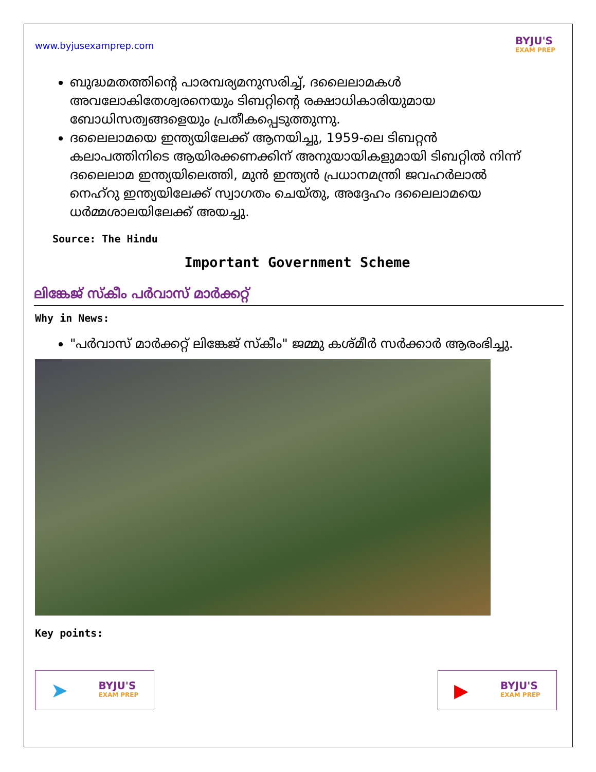www.byjusexamprep.com
BYJU'S
EXAM PREP
ബുദ്ധമതത്തിന്റെ പാരമ്പര്യമനുസരിച്ച്, ദലൈലാമകൾ അവലോകിതേശ്വരനെയും ടിബറ്റിന്റെ രക്ഷാധികാരിയുമായ ബോധിസത്വങ്ങളെയും പ്രതീകപ്പെടുത്തുന്നു.
ദലൈലാമയെ ഇന്ത്യയിലേക്ക് ആനയിച്ചു, 1959-ലെ ടിബറ്റൻ കലാപത്തിനിടെ ആയിരക്കണക്കിന് അനുയായികളുമായി ടിബറ്റിൽ നിന്ന് ദലൈലാമ ഇന്ത്യയിലെത്തി, മുൻ ഇന്ത്യൻ പ്രധാനമന്ത്രി ജവഹർലാൽ നെഹ്റു ഇന്ത്യയിലേക്ക് സ്വാഗതം ചെയ്തു, അദ്ദേഹം ദലൈലാമയെ ധർമ്മശാലയിലേക്ക് അയച്ചു.
Source: The Hindu
Important Government Scheme
ലിങ്കേജ് സ്കീം പർവാസ് മാർക്കറ്റ്
Why in News:
"പർവാസ് മാർക്കറ്റ് ലിങ്കേജ് സ്കീം" ജമ്മു കശ്മീർ സർക്കാർ ആരംഭിച്ചു.
Key points:
➤
BYJU'S
EXAM PREP
▶
BYJU'S
EXAM PREP